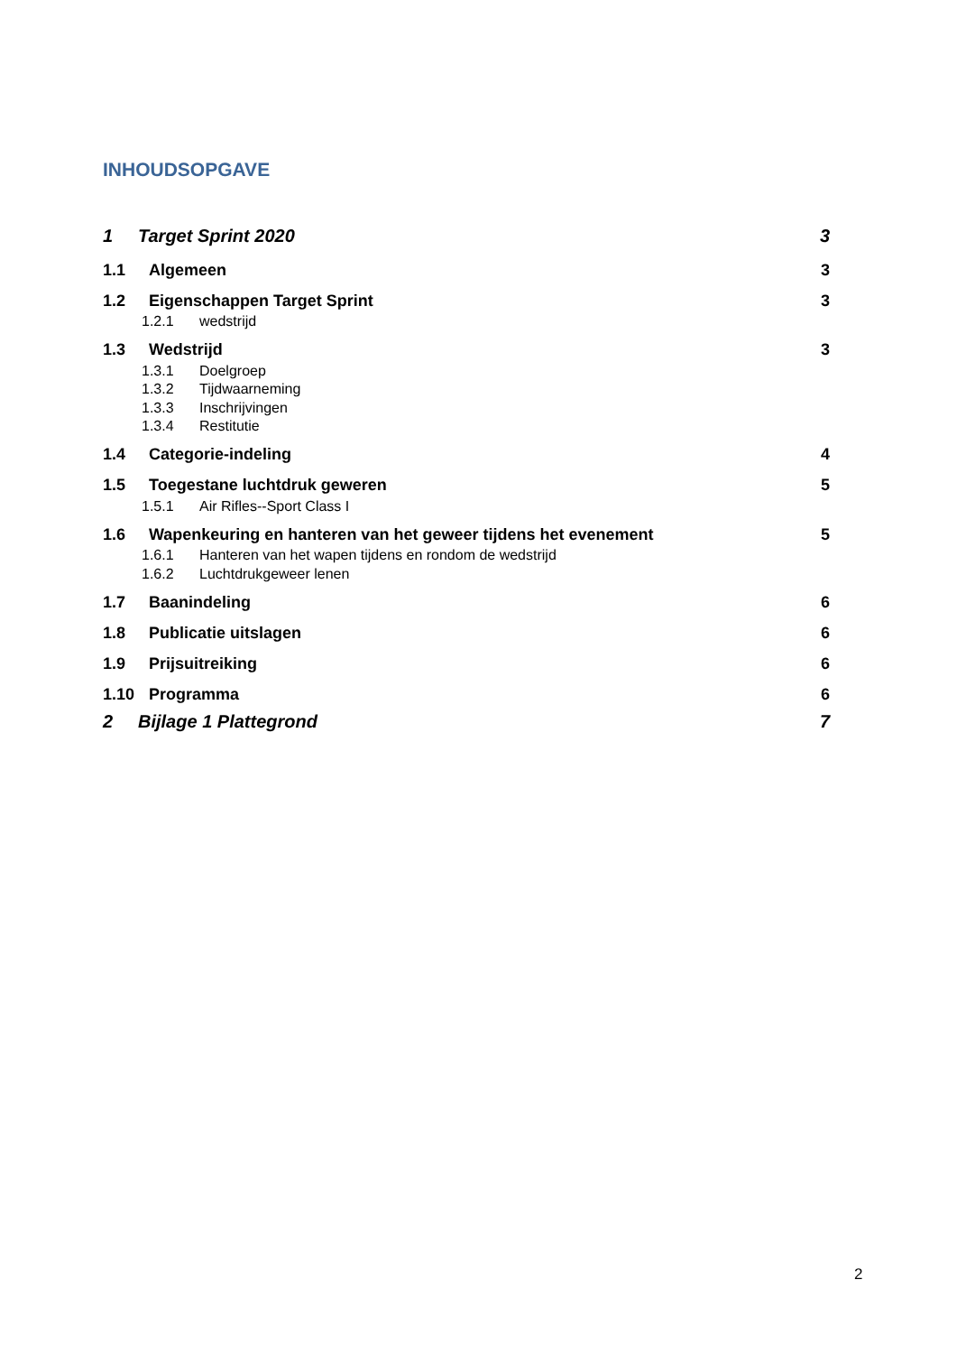INHOUDSOPGAVE
1 Target Sprint 2020 3
1.1 Algemeen 3
1.2 Eigenschappen Target Sprint 3
1.2.1 wedstrijd
1.3 Wedstrijd 3
1.3.1 Doelgroep
1.3.2 Tijdwaarneming
1.3.3 Inschrijvingen
1.3.4 Restitutie
1.4 Categorie-indeling 4
1.5 Toegestane luchtdruk geweren 5
1.5.1 Air Rifles--Sport Class I
1.6 Wapenkeuring en hanteren van het geweer tijdens het evenement 5
1.6.1 Hanteren van het wapen tijdens en rondom de wedstrijd
1.6.2 Luchtdrukgeweer lenen
1.7 Baanindeling 6
1.8 Publicatie uitslagen 6
1.9 Prijsuitreiking 6
1.10 Programma 6
2 Bijlage 1 Plattegrond 7
2